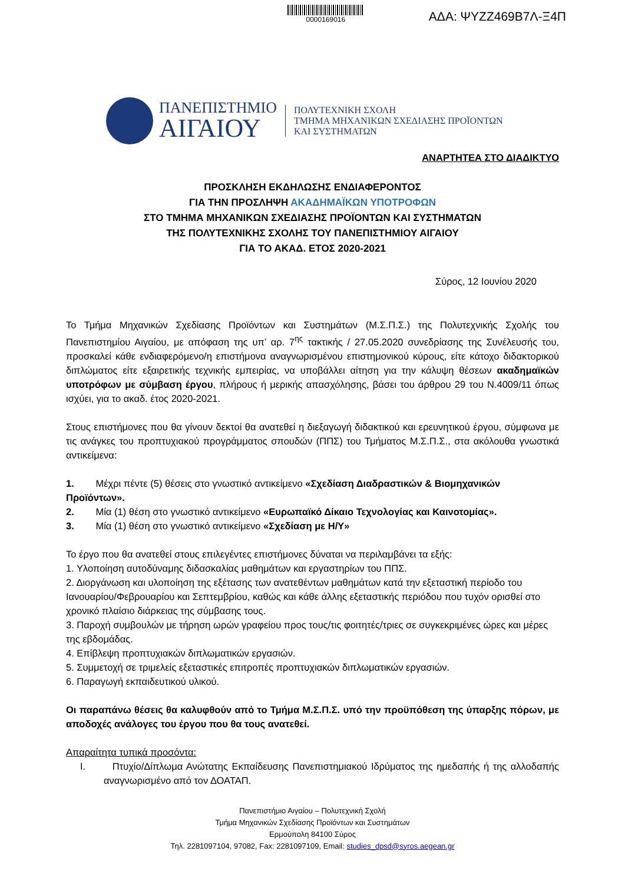0000169016
ΑΔΑ: ΨΥΖΖ469Β7Λ-Ξ4Π
ΠΑΝΕΠΙΣΤΗΜΙΟ
ΑΙΓΑΙΟΥ
ΠΟΛΥΤΕΧΝΙΚΗ ΣΧΟΛΗ
ΤΜΗΜΑ ΜΗΧΑΝΙΚΩΝ ΣΧΕΔΙΑΣΗΣ ΠΡΟΪΟΝΤΩΝ
ΚΑΙ ΣΥΣΤΗΜΑΤΩΝ
ΑΝΑΡΤΗΤΕΑ ΣΤΟ ΔΙΑΔΙΚΤΥΟ
ΠΡΟΣΚΛΗΣΗ ΕΚΔΗΛΩΣΗΣ ΕΝΔΙΑΦΕΡΟΝΤΟΣ
ΓΙΑ ΤΗΝ ΠΡΟΣΛΗΨΗ ΑΚΑΔΗΜΑΪΚΩΝ ΥΠΟΤΡΟΦΩΝ
ΣΤΟ ΤΜΗΜΑ ΜΗΧΑΝΙΚΩΝ ΣΧΕΔΙΑΣΗΣ ΠΡΟΪΟΝΤΩΝ ΚΑΙ ΣΥΣΤΗΜΑΤΩΝ
ΤΗΣ ΠΟΛΥΤΕΧΝΙΚΗΣ ΣΧΟΛΗΣ ΤΟΥ ΠΑΝΕΠΙΣΤΗΜΙΟΥ ΑΙΓΑΙΟΥ
ΓΙΑ ΤΟ ΑΚΑΔ. ΕΤΟΣ 2020-2021
Σύρος, 12 Ιουνίου 2020
Το Τμήμα Μηχανικών Σχεδίασης Προϊόντων και Συστημάτων (Μ.Σ.Π.Σ.) της Πολυτεχνικής Σχολής του Πανεπιστημίου Αιγαίου, με απόφαση της υπ’ αρ. 7<sup>ης</sup> τακτικής / 27.05.2020 συνεδρίασης της Συνέλευσής του, προσκαλεί κάθε ενδιαφερόμενο/η επιστήμονα αναγνωρισμένου επιστημονικού κύρους, είτε κάτοχο διδακτορικού διπλώματος είτε εξαιρετικής τεχνικής εμπειρίας, να υποβάλλει αίτηση για την κάλυψη θέσεων ακαδημαϊκών υποτρόφων με σύμβαση έργου, πλήρους ή μερικής απασχόλησης, βάσει του άρθρου 29 του Ν.4009/11 όπως ισχύει, για το ακαδ. έτος 2020-2021.
Στους επιστήμονες που θα γίνουν δεκτοί θα ανατεθεί η διεξαγωγή διδακτικού και ερευνητικού έργου, σύμφωνα με τις ανάγκες του προπτυχιακού προγράμματος σπουδών (ΠΠΣ) του Τμήματος Μ.Σ.Π.Σ., στα ακόλουθα γνωστικά αντικείμενα:
1. Μέχρι πέντε (5) θέσεις στο γνωστικό αντικείμενο «Σχεδίαση Διαδραστικών & Βιομηχανικών Προϊόντων».
2. Μία (1) θέση στο γνωστικό αντικείμενο «Ευρωπαϊκό Δίκαιο Τεχνολογίας και Καινοτομίας».
3. Μία (1) θέση στο γνωστικό αντικείμενο «Σχεδίαση με Η/Υ»
Το έργο που θα ανατεθεί στους επιλεγέντες επιστήμονες δύναται να περιλαμβάνει τα εξής:
1. Υλοποίηση αυτοδύναμης διδασκαλίας μαθημάτων και εργαστηρίων του ΠΠΣ.
2. Διοργάνωση και υλοποίηση της εξέτασης των ανατεθέντων μαθημάτων κατά την εξεταστική περίοδο του Ιανουαρίου/Φεβρουαρίου και Σεπτεμβρίου, καθώς και κάθε άλλης εξεταστικής περιόδου που τυχόν ορισθεί στο χρονικό πλαίσιο διάρκειας της σύμβασης τους.
3. Παροχή συμβουλών με τήρηση ωρών γραφείου προς τους/τις φοιτητές/τριες σε συγκεκριμένες ώρες και μέρες της εβδομάδας.
4. Επίβλεψη προπτυχιακών διπλωματικών εργασιών.
5. Συμμετοχή σε τριμελείς εξεταστικές επιτροπές προπτυχιακών διπλωματικών εργασιών.
6. Παραγωγή εκπαιδευτικού υλικού.
Οι παραπάνω θέσεις θα καλυφθούν από το Τμήμα Μ.Σ.Π.Σ. υπό την προϋπόθεση της ύπαρξης πόρων, με αποδοχές ανάλογες του έργου που θα τους ανατεθεί.
Απαραίτητα τυπικά προσόντα:
I. Πτυχίο/Δίπλωμα Ανώτατης Εκπαίδευσης Πανεπιστημιακού Ιδρύματος της ημεδαπής ή της αλλοδαπής αναγνωρισμένο από τον ΔΟΑΤΑΠ.
Πανεπιστήμιο Αιγαίου – Πολυτεχνική Σχολή
Τμήμα Μηχανικών Σχεδίασης Προϊόντων και Συστημάτων
Ερμούπολη 84100 Σύρος
Τηλ. 2281097104, 97082, Fax: 2281097109, Email: studies_dpsd@syros.aegean.gr